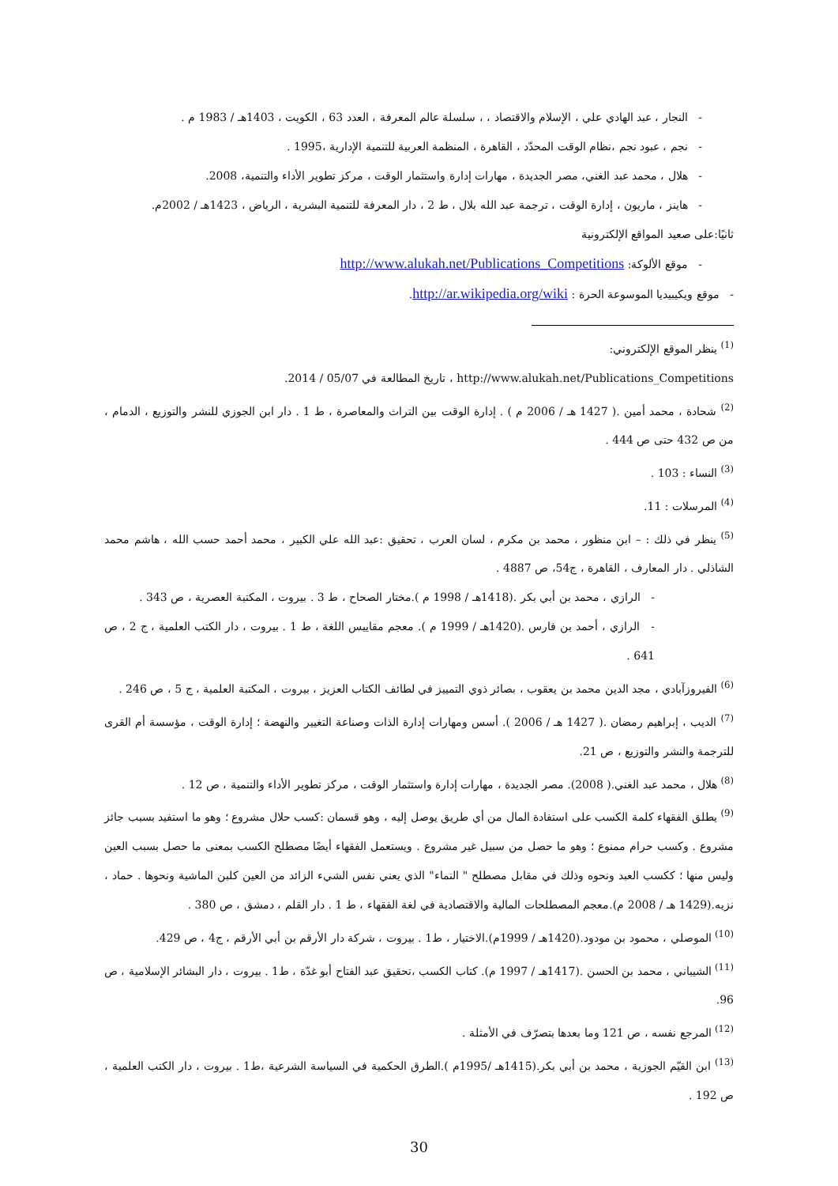- النجار ، عبد الهادي علي ، الإسلام والاقتصاد ، ، سلسلة عالم المعرفة ، العدد 63 ، الكويت ، 1403هـ / 1983 م .
- نجم ، عبود نجم ،نظام الوقت المحدّد ، القاهرة ، المنظمة العربية للتنمية الإدارية ،1995 .
- هلال ، محمد عبد الغني، مصر الجديدة ، مهارات إدارة واستثمار الوقت ، مركز تطوير الأداء والتنمية، 2008.
- هاينز ، ماريون ، إدارة الوقت ، ترجمة عبد الله بلال ، ط 2 ، دار المعرفة للتنمية البشرية ، الرياض ، 1423هـ / 2002م.
ثانيًا:على صعيد المواقع الإلكترونية
- موقع الألوكة: http://www.alukah.net/Publications_Competitions
- موقع ويكيبيديا الموسوعة الحرة : http://ar.wikipedia.org/wiki.
<sup>(1)</sup> ينظر الموقع الإلكتروني:
http://www.alukah.net/Publications_Competitions ، تاريخ المطالعة في 05/07 / 2014.
<sup>(2)</sup> شحادة ، محمد أمين .( 1427 هـ / 2006 م ) . إدارة الوقت بين التراث والمعاصرة ، ط 1 . دار ابن الجوزي للنشر والتوزيع ، الدمام ، من ص 432 حتى ص 444 .
<sup>(3)</sup> النساء : 103 .
<sup>(4)</sup> المرسلات : 11.
<sup>(5)</sup> ينظر في ذلك : – ابن منظور ، محمد بن مكرم ، لسان العرب ، تحقيق :عبد الله علي الكبير ، محمد أحمد حسب الله ، هاشم محمد الشاذلي . دار المعارف ، القاهرة ، ج54، ص 4887 .
- الرازي ، محمد بن أبي بكر .(1418هـ / 1998 م ).مختار الصحاح ، ط 3 . بيروت ، المكتبة العصرية ، ص 343 .
- الرازي ، أحمد بن فارس .(1420هـ / 1999 م ). معجم مقاييس اللغة ، ط 1 . بيروت ، دار الكتب العلمية ، ج 2 ، ص 641 .
<sup>(6)</sup> الفيروزآبادي ، مجد الدين محمد بن يعقوب ، بصائر ذوي التمييز في لطائف الكتاب العزيز ، بيروت ، المكتبة العلمية ، ج 5 ، ص 246 .
<sup>(7)</sup> الديب ، إبراهيم رمضان .( 1427 هـ / 2006 ). أسس ومهارات إدارة الذات وصناعة التغيير والنهضة ؛ إدارة الوقت ، مؤسسة أم القرى للترجمة والنشر والتوزيع ، ص 21.
<sup>(8)</sup> هلال ، محمد عبد الغني.( 2008). مصر الجديدة ، مهارات إدارة واستثمار الوقت ، مركز تطوير الأداء والتنمية ، ص 12 .
<sup>(9)</sup> يطلق الفقهاء كلمة الكسب على استفادة المال من أي طريق يوصل إليه ، وهو قسمان :كسب حلال مشروع ؛ وهو ما استفيد بسبب جائز مشروع . وكسب حرام ممنوع ؛ وهو ما حصل من سبيل غير مشروع . ويستعمل الفقهاء أيضًا مصطلح الكسب بمعنى ما حصل بسبب العين وليس منها ؛ ككسب العبد ونحوه وذلك في مقابل مصطلح " النماء" الذي يعني نفس الشيء الزائد من العين كلبن الماشية ونحوها . حماد ، نزيه.(1429 هـ / 2008 م).معجم المصطلحات المالية والاقتصادية في لغة الفقهاء ، ط 1 . دار القلم ، دمشق ، ص 380 .
<sup>(10)</sup> الموصلي ، محمود بن مودود.(1420هـ / 1999م).الاختيار ، ط1 . بيروت ، شركة دار الأرقم بن أبي الأرقم ، ج4 ، ص 429.
<sup>(11)</sup> الشيباني ، محمد بن الحسن .(1417هـ / 1997 م). كتاب الكسب ،تحقيق عبد الفتاح أبو غدّة ، ط1 . بيروت ، دار البشائر الإسلامية ، ص 96.
<sup>(12)</sup> المرجع نفسه ، ص 121 وما بعدها بتصرّف في الأمثلة .
<sup>(13)</sup> ابن القيّم الجوزية ، محمد بن أبي بكر.(1415هـ /1995م ).الطرق الحكمية في السياسة الشرعية ،ط1 . بيروت ، دار الكتب العلمية ، ص 192 .
30